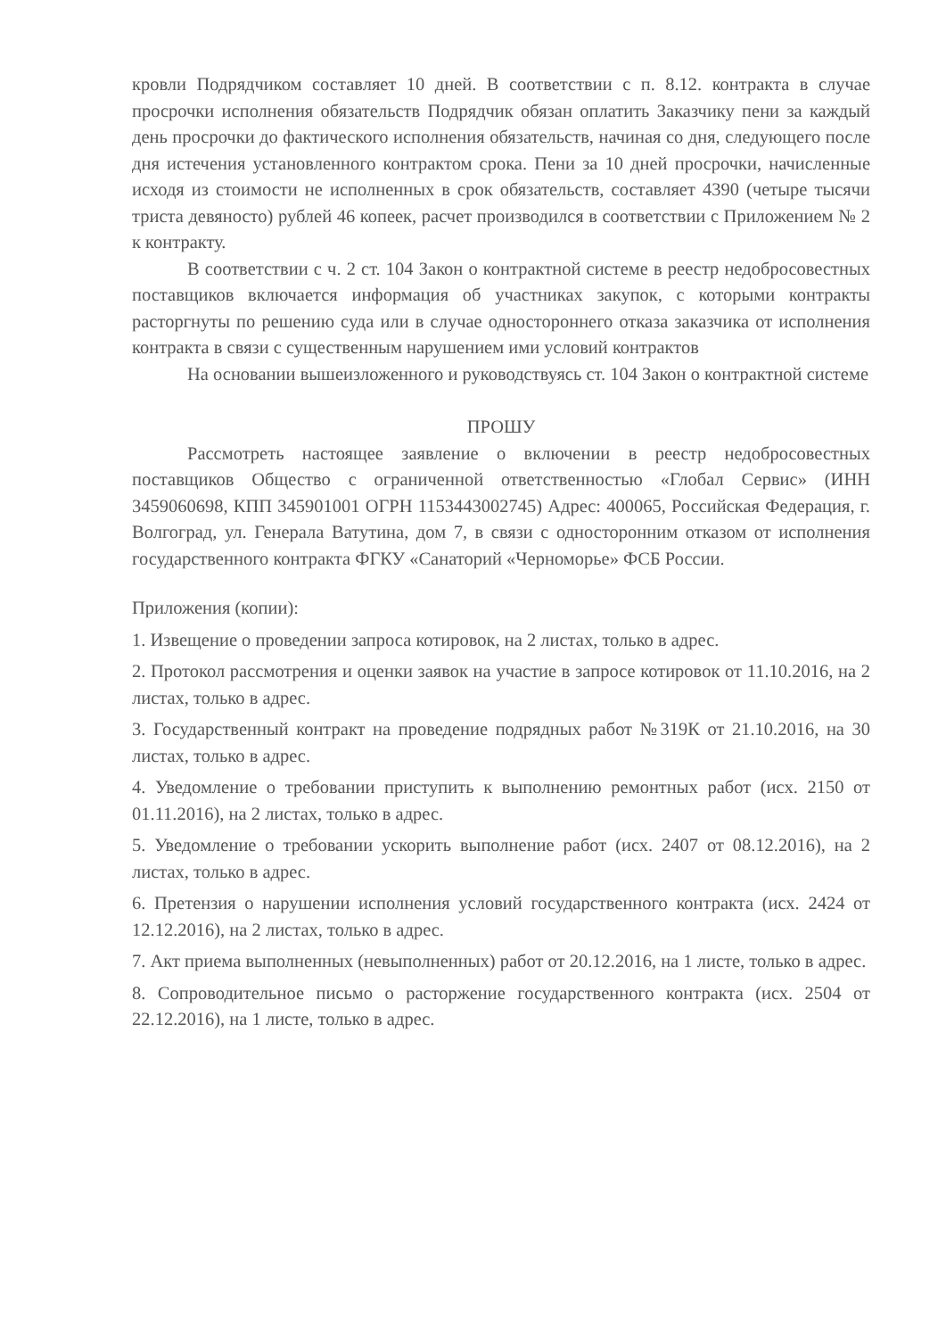кровли Подрядчиком составляет 10 дней. В соответствии с п. 8.12. контракта в случае просрочки исполнения обязательств Подрядчик обязан оплатить Заказчику пени за каждый день просрочки до фактического исполнения обязательств, начиная со дня, следующего после дня истечения установленного контрактом срока. Пени за 10 дней просрочки, начисленные исходя из стоимости не исполненных в срок обязательств, составляет 4390 (четыре тысячи триста девяносто) рублей 46 копеек, расчет производился в соответствии с Приложением № 2 к контракту.
В соответствии с ч. 2 ст. 104 Закон о контрактной системе в реестр недобросовестных поставщиков включается информация об участниках закупок, с которыми контракты расторгнуты по решению суда или в случае одностороннего отказа заказчика от исполнения контракта в связи с существенным нарушением ими условий контрактов
На основании вышеизложенного и руководствуясь ст. 104 Закон о контрактной системе
ПРОШУ
Рассмотреть настоящее заявление о включении в реестр недобросовестных поставщиков Общество с ограниченной ответственностью «Глобал Сервис» (ИНН 3459060698, КПП 345901001 ОГРН 1153443002745) Адрес: 400065, Российская Федерация, г. Волгоград, ул. Генерала Ватутина, дом 7, в связи с односторонним отказом от исполнения государственного контракта ФГКУ «Санаторий «Черноморье» ФСБ России.
Приложения (копии):
1. Извещение о проведении запроса котировок, на 2 листах, только в адрес.
2. Протокол рассмотрения и оценки заявок на участие в запросе котировок от 11.10.2016, на 2 листах, только в адрес.
3. Государственный контракт на проведение подрядных работ №319К от 21.10.2016, на 30 листах, только в адрес.
4. Уведомление о требовании приступить к выполнению ремонтных работ (исх. 2150 от 01.11.2016), на 2 листах, только в адрес.
5. Уведомление о требовании ускорить выполнение работ (исх. 2407 от 08.12.2016), на 2 листах, только в адрес.
6. Претензия о нарушении исполнения условий государственного контракта (исх. 2424 от 12.12.2016), на 2 листах, только в адрес.
7. Акт приема выполненных (невыполненных) работ от 20.12.2016, на 1 листе, только в адрес.
8. Сопроводительное письмо о расторжение государственного контракта (исх. 2504 от 22.12.2016), на 1 листе, только в адрес.